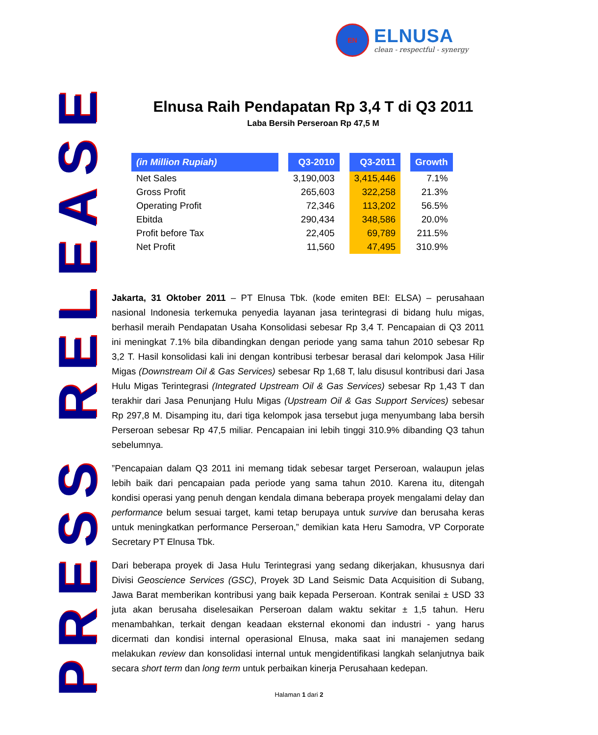EN
ELNUSA
clean - respectful - synergy
PRESS RELEASE
Elnusa Raih Pendapatan Rp 3,4 T di Q3 2011
Laba Bersih Perseroan Rp 47,5 M
| (in Million Rupiah) | | Q3-2010 | | Q3-2011 | | Growth |
| Net Sales | | 3,190,003 | | 3,415,446 | | 7.1% |
| Gross Profit | | 265,603 | | 322,258 | | 21.3% |
| Operating Profit | | 72,346 | | 113,202 | | 56.5% |
| Ebitda | | 290,434 | | 348,586 | | 20.0% |
| Profit before Tax | | 22,405 | | 69,789 | | 211.5% |
| Net Profit | | 11,560 | | 47,495 | | 310.9% |
Jakarta, 31 Oktober 2011 – PT Elnusa Tbk. (kode emiten BEI: ELSA) – perusahaan nasional Indonesia terkemuka penyedia layanan jasa terintegrasi di bidang hulu migas, berhasil meraih Pendapatan Usaha Konsolidasi sebesar Rp 3,4 T. Pencapaian di Q3 2011 ini meningkat 7.1% bila dibandingkan dengan periode yang sama tahun 2010 sebesar Rp 3,2 T. Hasil konsolidasi kali ini dengan kontribusi terbesar berasal dari kelompok Jasa Hilir Migas (Downstream Oil & Gas Services) sebesar Rp 1,68 T, lalu disusul kontribusi dari Jasa Hulu Migas Terintegrasi (Integrated Upstream Oil & Gas Services) sebesar Rp 1,43 T dan terakhir dari Jasa Penunjang Hulu Migas (Upstream Oil & Gas Support Services) sebesar Rp 297,8 M. Disamping itu, dari tiga kelompok jasa tersebut juga menyumbang laba bersih Perseroan sebesar Rp 47,5 miliar. Pencapaian ini lebih tinggi 310.9% dibanding Q3 tahun sebelumnya.
”Pencapaian dalam Q3 2011 ini memang tidak sebesar target Perseroan, walaupun jelas lebih baik dari pencapaian pada periode yang sama tahun 2010. Karena itu, ditengah kondisi operasi yang penuh dengan kendala dimana beberapa proyek mengalami delay dan performance belum sesuai target, kami tetap berupaya untuk survive dan berusaha keras untuk meningkatkan performance Perseroan,” demikian kata Heru Samodra, VP Corporate Secretary PT Elnusa Tbk.
Dari beberapa proyek di Jasa Hulu Terintegrasi yang sedang dikerjakan, khususnya dari Divisi Geoscience Services (GSC), Proyek 3D Land Seismic Data Acquisition di Subang, Jawa Barat memberikan kontribusi yang baik kepada Perseroan. Kontrak senilai ± USD 33 juta akan berusaha diselesaikan Perseroan dalam waktu sekitar ± 1,5 tahun. Heru menambahkan, terkait dengan keadaan eksternal ekonomi dan industri - yang harus dicermati dan kondisi internal operasional Elnusa, maka saat ini manajemen sedang melakukan review dan konsolidasi internal untuk mengidentifikasi langkah selanjutnya baik secara short term dan long term untuk perbaikan kinerja Perusahaan kedepan.
Halaman 1 dari 2